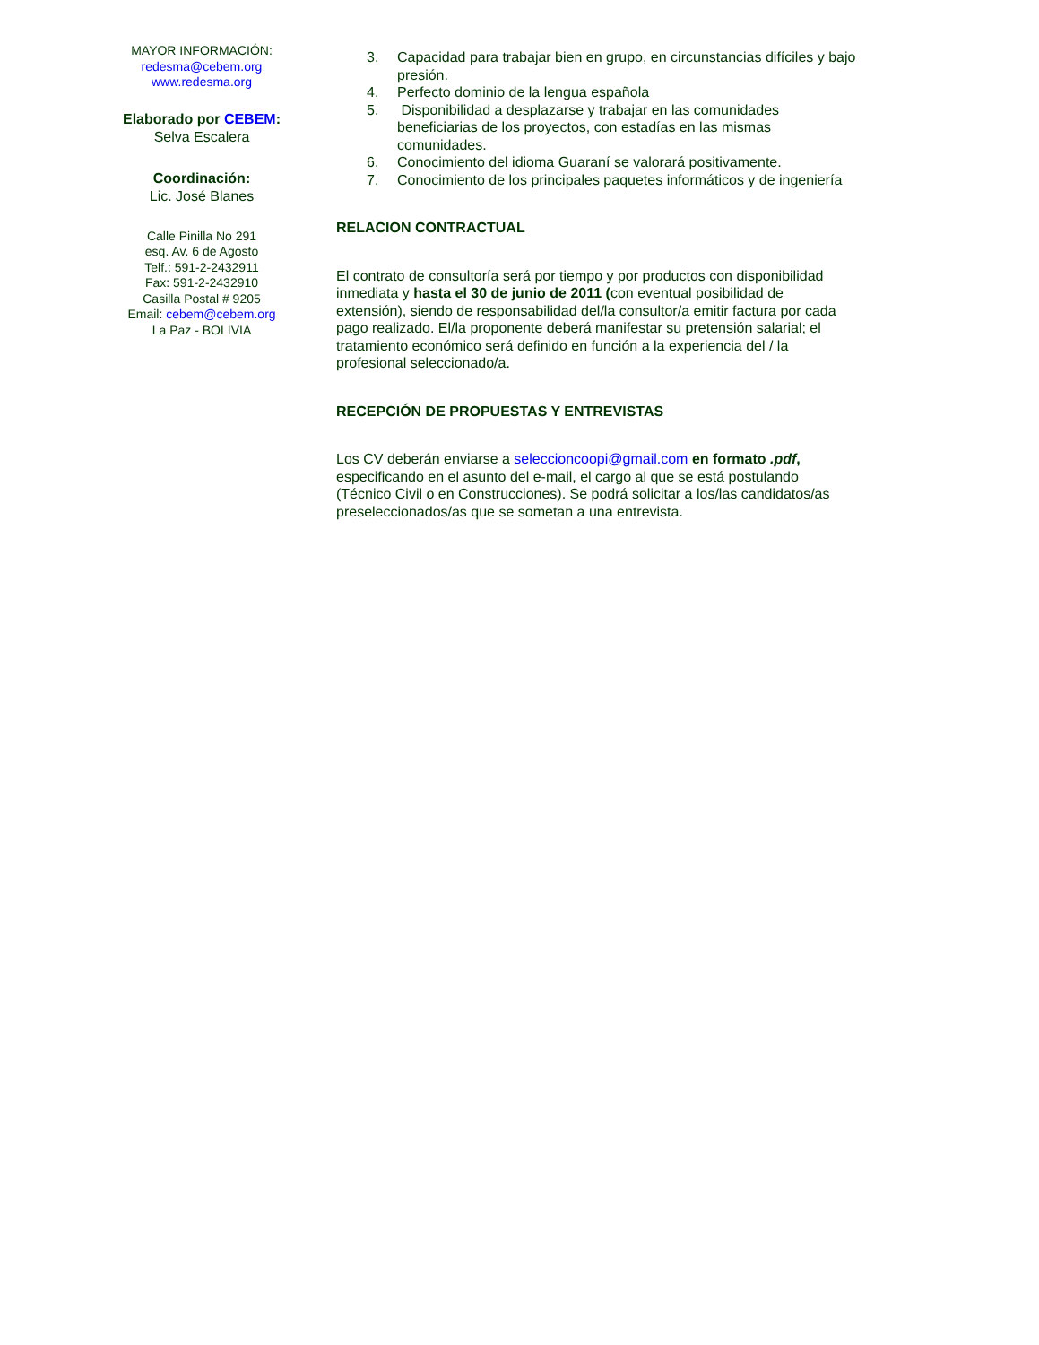MAYOR INFORMACIÓN:
redesma@cebem.org
www.redesma.org
Elaborado por CEBEM:
Selva Escalera
Coordinación:
Lic. José Blanes
Calle Pinilla No 291
esq. Av. 6 de Agosto
Telf.: 591-2-2432911
Fax: 591-2-2432910
Casilla Postal # 9205
Email: cebem@cebem.org
La Paz - BOLIVIA
3. Capacidad para trabajar bien en grupo, en circunstancias difíciles y bajo presión.
4. Perfecto dominio de la lengua española
5. Disponibilidad a desplazarse y trabajar en las comunidades beneficiarias de los proyectos, con estadías en las mismas comunidades.
6. Conocimiento del idioma Guaraní se valorará positivamente.
7. Conocimiento de los principales paquetes informáticos y de ingeniería
RELACION CONTRACTUAL
El contrato de consultoría será por tiempo y por productos con disponibilidad inmediata y hasta el 30 de junio de 2011 (con eventual posibilidad de extensión), siendo de responsabilidad del/la consultor/a emitir factura por cada pago realizado. El/la proponente deberá manifestar su pretensión salarial; el tratamiento económico será definido en función a la experiencia del / la profesional seleccionado/a.
RECEPCIÓN DE PROPUESTAS Y ENTREVISTAS
Los CV deberán enviarse a seleccioncoopi@gmail.com en formato .pdf, especificando en el asunto del e-mail, el cargo al que se está postulando (Técnico Civil o en Construcciones). Se podrá solicitar a los/las candidatos/as preseleccionados/as que se sometan a una entrevista.